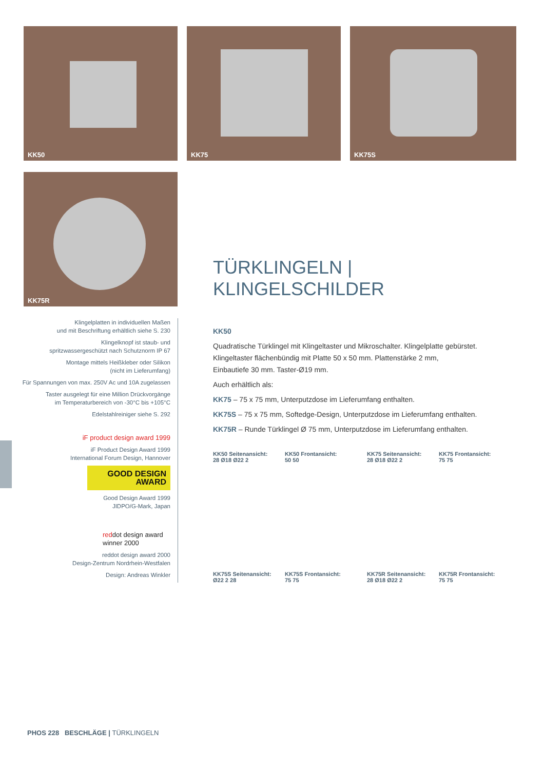KK50 KK75 KK75S
KK75R
Klingelplatten in individuellen Maßen
und mit Beschriftung erhältlich siehe S. 230
Klingelknopf ist staub- und
spritzwassergeschützt nach Schutznorm IP 67
Montage mittels Heißkleber oder Silikon
(nicht im Lieferumfang)
Für Spannungen von max. 250V Ac und 10A zugelassen
Taster ausgelegt für eine Million Drückvorgänge
im Temperaturbereich von -30°C bis +105°C
Edelstahlreiniger siehe S. 292
iF product design award 1999
iF Product Design Award 1999
International Forum Design, Hannover
GOOD DESIGN AWARD
Good Design Award 1999
JIDPO/G-Mark, Japan
reddot design award
winner 2000
reddot design award 2000
Design-Zentrum Nordrhein-Westfalen
Design: Andreas Winkler
TÜRKLINGELN | KLINGELSCHILDER
KK50
Quadratische Türklingel mit Klingeltaster und Mikroschalter. Klingelplatte gebürstet.
Klingeltaster flächenbündig mit Platte 50 x 50 mm. Plattenstärke 2 mm,
Einbautiefe 30 mm. Taster-Ø19 mm.
Auch erhältlich als:
KK75 – 75 x 75 mm, Unterputzdose im Lieferumfang enthalten.
KK75S – 75 x 75 mm, Softedge-Design, Unterputzdose im Lieferumfang enthalten.
KK75R – Runde Türklingel Ø 75 mm, Unterputzdose im Lieferumfang enthalten.
KK50 Seitenansicht:
28 Ø18 Ø22 2
KK50 Frontansicht:
50 50
KK75 Seitenansicht:
28 Ø18 Ø22 2
KK75 Frontansicht:
75 75
KK75S Seitenansicht:
Ø22 2 28
KK75S Frontansicht:
75 75
KK75R Seitenansicht:
28 Ø18 Ø22 2
KK75R Frontansicht:
75 75
PHOS 228 BESCHLÄGE | TÜRKLINGELN